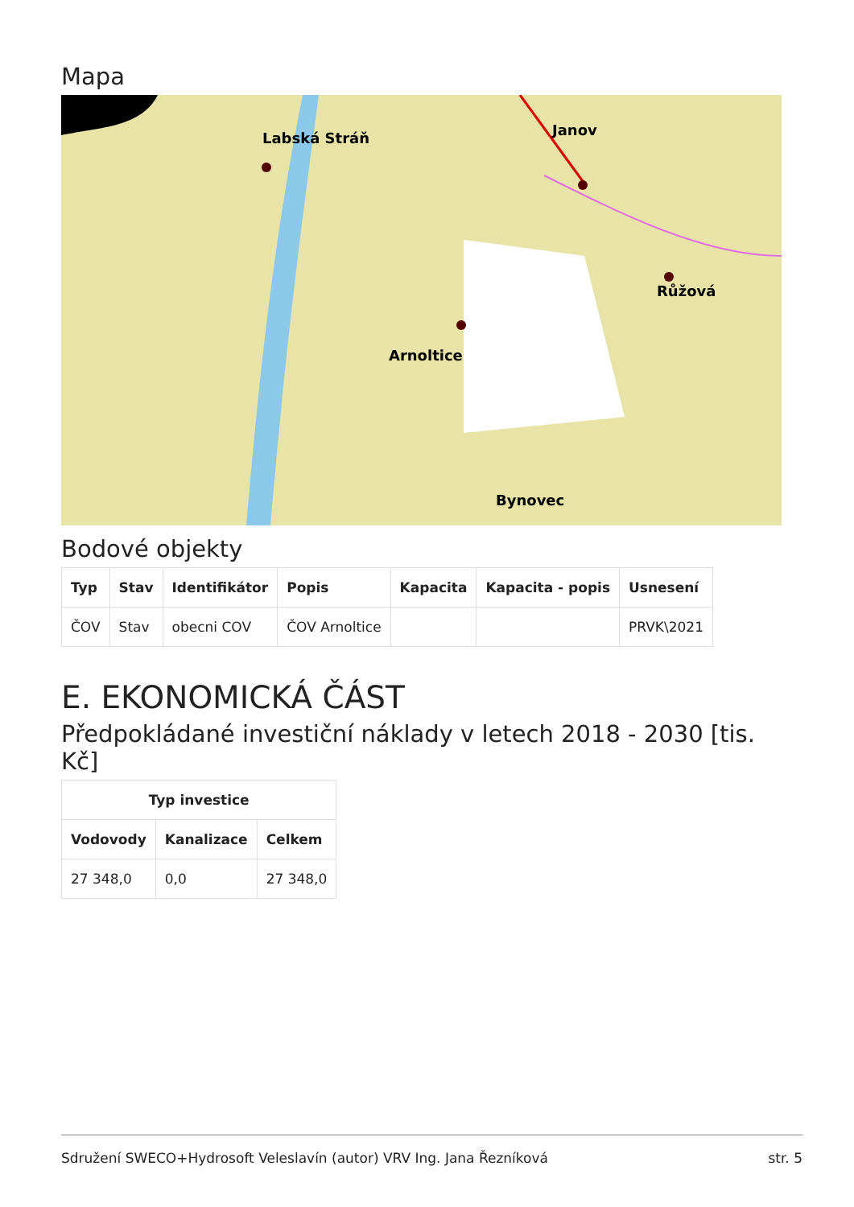Mapa
Labská Stráň
Janov
Růžová
Arnoltice
Bynovec
Bodové objekty
| Typ | Stav | Identifikátor | Popis | Kapacita | Kapacita - popis | Usnesení |
| --- | --- | --- | --- | --- | --- | --- |
| ČOV | Stav | obecni COV | ČOV Arnoltice | | | PRVK\2021 |
E. EKONOMICKÁ ČÁST
Předpokládané investiční náklady v letech 2018 - 2030 [tis. Kč]
| Typ investice | | |
| --- | --- | --- |
| Vodovody | Kanalizace | Celkem |
| 27 348,0 | 0,0 | 27 348,0 |
Sdružení SWECO+Hydrosoft Veleslavín (autor) VRV Ing. Jana Řezníková str. 5